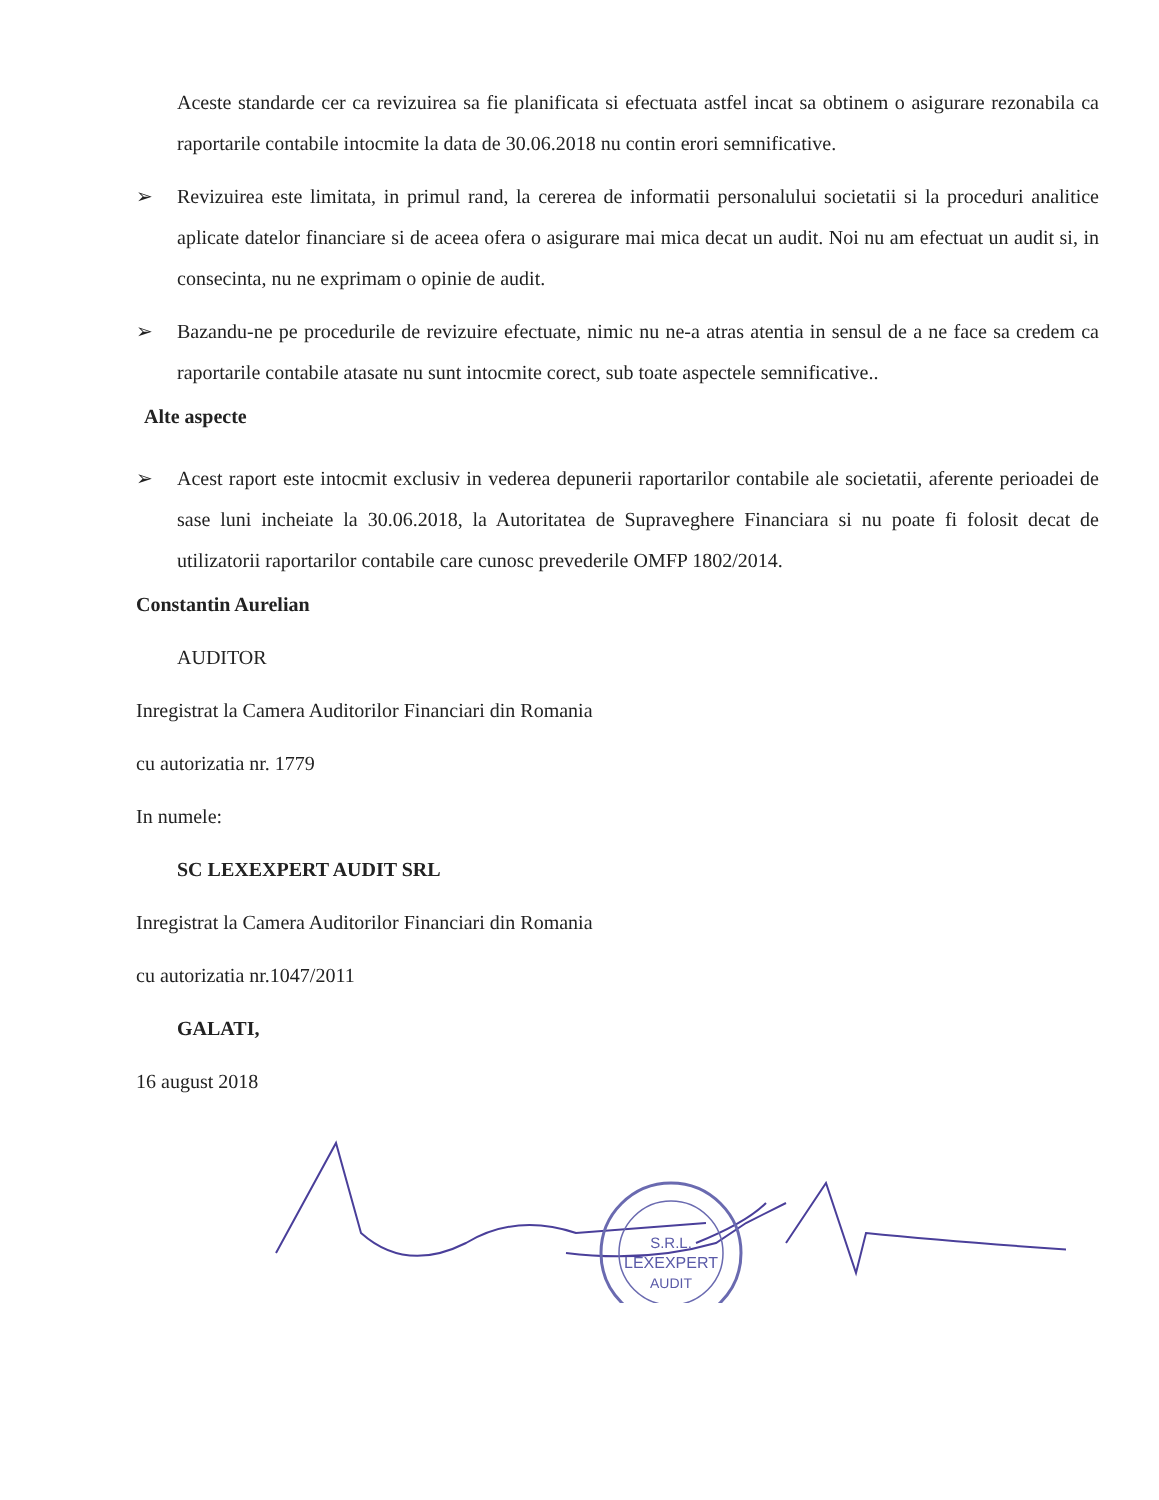Aceste standarde cer ca revizuirea sa fie planificata si efectuata astfel incat sa obtinem o asigurare rezonabila ca raportarile contabile intocmite la data de 30.06.2018 nu contin erori semnificative.
➢ Revizuirea este limitata, in primul rand, la cererea de informatii personalului societatii si la proceduri analitice aplicate datelor financiare si de aceea ofera o asigurare mai mica decat un audit. Noi nu am efectuat un audit si, in consecinta, nu ne exprimam o opinie de audit.
➢ Bazandu-ne pe procedurile de revizuire efectuate, nimic nu ne-a atras atentia in sensul de a ne face sa credem ca raportarile contabile atasate nu sunt intocmite corect, sub toate aspectele semnificative..
Alte aspecte
➢ Acest raport este intocmit exclusiv in vederea depunerii raportarilor contabile ale societatii, aferente perioadei de sase luni incheiate la 30.06.2018, la Autoritatea de Supraveghere Financiara si nu poate fi folosit decat de utilizatorii raportarilor contabile care cunosc prevederile OMFP 1802/2014.
Constantin Aurelian
AUDITOR
Inregistrat la Camera Auditorilor Financiari din Romania
cu autorizatia nr. 1779
In numele:
SC LEXEXPERT AUDIT SRL
Inregistrat la Camera Auditorilor Financiari din Romania
cu autorizatia nr.1047/2011
GALATI,
16 august 2018
S.R.L.
LEXEXPERT
AUDIT